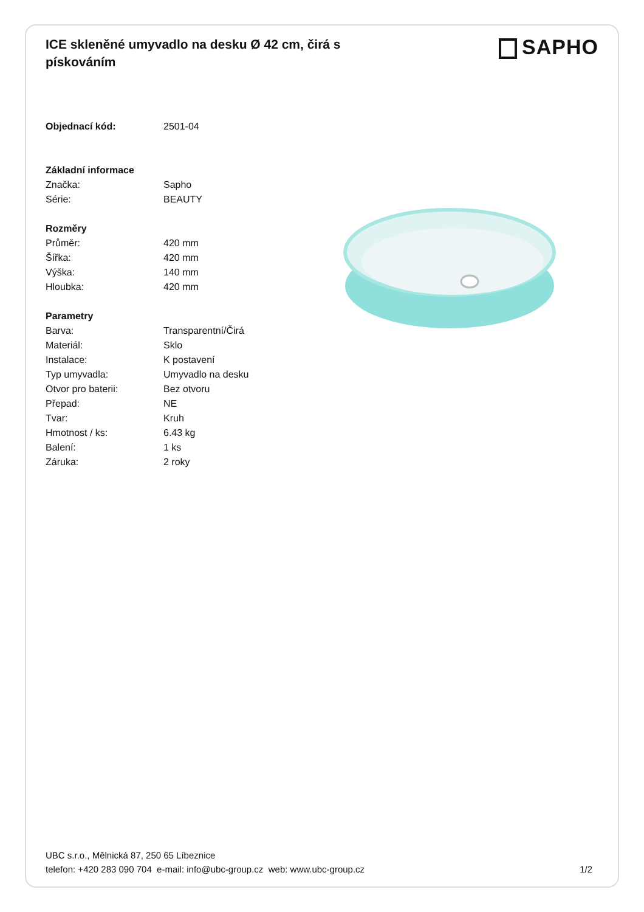ICE skleněné umyvadlo na desku Ø 42 cm, čirá s pískováním
SAPHO
| Objednací kód: | 2501-04 |
| Základní informace | |
| Značka: | Sapho |
| Série: | BEAUTY |
| Rozměry | |
| Průměr: | 420 mm |
| Šířka: | 420 mm |
| Výška: | 140 mm |
| Hloubka: | 420 mm |
| Parametry | |
| Barva: | Transparentní/Čirá |
| Materiál: | Sklo |
| Instalace: | K postavení |
| Typ umyvadla: | Umyvadlo na desku |
| Otvor pro baterii: | Bez otvoru |
| Přepad: | NE |
| Tvar: | Kruh |
| Hmotnost / ks: | 6.43 kg |
| Balení: | 1 ks |
| Záruka: | 2 roky |
UBC s.r.o., Mělnická 87, 250 65 Líbeznice
telefon: +420 283 090 704 e-mail: info@ubc-group.cz web: www.ubc-group.cz
1/2